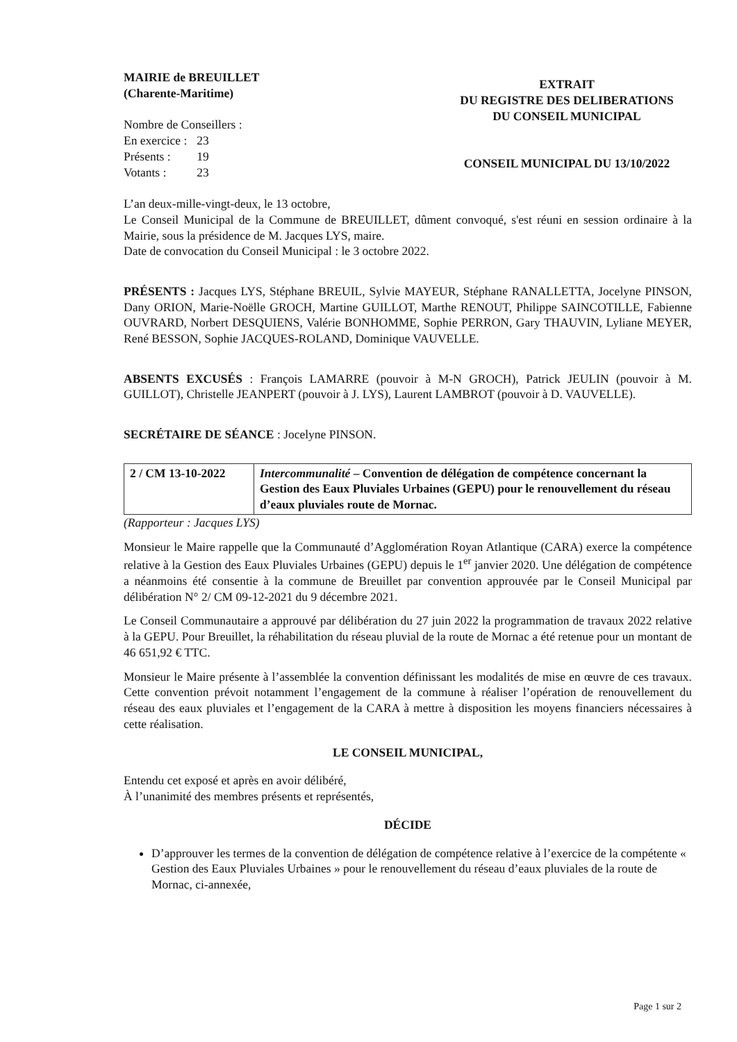MAIRIE de BREUILLET
(Charente-Maritime)
Nombre de Conseillers :
| En exercice : | 23 |
| Présents : | 19 |
| Votants : | 23 |
EXTRAIT
DU REGISTRE DES DELIBERATIONS
DU CONSEIL MUNICIPAL
CONSEIL MUNICIPAL DU 13/10/2022
L’an deux-mille-vingt-deux, le 13 octobre,
Le Conseil Municipal de la Commune de BREUILLET, dûment convoqué, s'est réuni en session ordinaire à la Mairie, sous la présidence de M. Jacques LYS, maire.
Date de convocation du Conseil Municipal : le 3 octobre 2022.
PRÉSENTS : Jacques LYS, Stéphane BREUIL, Sylvie MAYEUR, Stéphane RANALLETTA, Jocelyne PINSON, Dany ORION, Marie-Noëlle GROCH, Martine GUILLOT, Marthe RENOUT, Philippe SAINCOTILLE, Fabienne OUVRARD, Norbert DESQUIENS, Valérie BONHOMME, Sophie PERRON, Gary THAUVIN, Lyliane MEYER, René BESSON, Sophie JACQUES-ROLAND, Dominique VAUVELLE.
ABSENTS EXCUSÉS : François LAMARRE (pouvoir à M-N GROCH), Patrick JEULIN (pouvoir à M. GUILLOT), Christelle JEANPERT (pouvoir à J. LYS), Laurent LAMBROT (pouvoir à D. VAUVELLE).
SECRÉTAIRE DE SÉANCE : Jocelyne PINSON.
| 2 / CM 13-10-2022 | Intercommunalité – Convention de délégation de compétence concernant la Gestion des Eaux Pluviales Urbaines (GEPU) pour le renouvellement du réseau d’eaux pluviales route de Mornac. |
(Rapporteur : Jacques LYS)
Monsieur le Maire rappelle que la Communauté d’Agglomération Royan Atlantique (CARA) exerce la compétence relative à la Gestion des Eaux Pluviales Urbaines (GEPU) depuis le 1<sup>er</sup> janvier 2020. Une délégation de compétence a néanmoins été consentie à la commune de Breuillet par convention approuvée par le Conseil Municipal par délibération N° 2/ CM 09-12-2021 du 9 décembre 2021.
Le Conseil Communautaire a approuvé par délibération du 27 juin 2022 la programmation de travaux 2022 relative à la GEPU. Pour Breuillet, la réhabilitation du réseau pluvial de la route de Mornac a été retenue pour un montant de 46 651,92 € TTC.
Monsieur le Maire présente à l’assemblée la convention définissant les modalités de mise en œuvre de ces travaux. Cette convention prévoit notamment l’engagement de la commune à réaliser l’opération de renouvellement du réseau des eaux pluviales et l’engagement de la CARA à mettre à disposition les moyens financiers nécessaires à cette réalisation.
LE CONSEIL MUNICIPAL,
Entendu cet exposé et après en avoir délibéré,
À l’unanimité des membres présents et représentés,
DÉCIDE
D’approuver les termes de la convention de délégation de compétence relative à l’exercice de la compétente « Gestion des Eaux Pluviales Urbaines » pour le renouvellement du réseau d’eaux pluviales de la route de Mornac, ci-annexée,
Page 1 sur 2